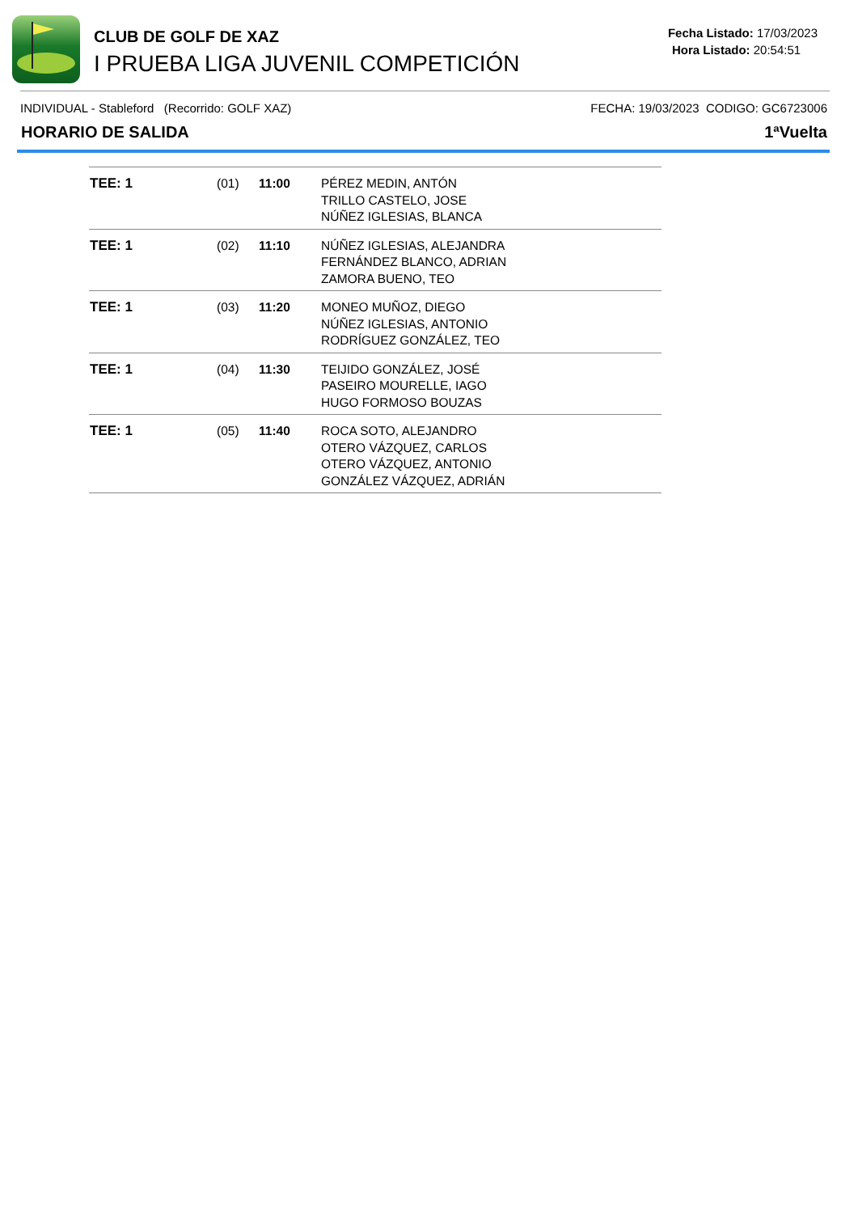CLUB DE GOLF DE XAZ
I PRUEBA LIGA JUVENIL COMPETICIÓN
Fecha Listado: 17/03/2023
Hora Listado: 20:54:51
INDIVIDUAL - Stableford (Recorrido: GOLF XAZ) FECHA: 19/03/2023 CODIGO: GC6723006
HORARIO DE SALIDA 1ªVuelta
| TEE: 1 | (01) | 11:00 | PÉREZ MEDIN, ANTÓN TRILLO CASTELO, JOSE NÚÑEZ IGLESIAS, BLANCA |
| TEE: 1 | (02) | 11:10 | NÚÑEZ IGLESIAS, ALEJANDRA FERNÁNDEZ BLANCO, ADRIAN ZAMORA BUENO, TEO |
| TEE: 1 | (03) | 11:20 | MONEO MUÑOZ, DIEGO NÚÑEZ IGLESIAS, ANTONIO RODRÍGUEZ GONZÁLEZ, TEO |
| TEE: 1 | (04) | 11:30 | TEIJIDO GONZÁLEZ, JOSÉ PASEIRO MOURELLE, IAGO HUGO FORMOSO BOUZAS |
| TEE: 1 | (05) | 11:40 | ROCA SOTO, ALEJANDRO OTERO VÁZQUEZ, CARLOS OTERO VÁZQUEZ, ANTONIO GONZÁLEZ VÁZQUEZ, ADRIÁN |